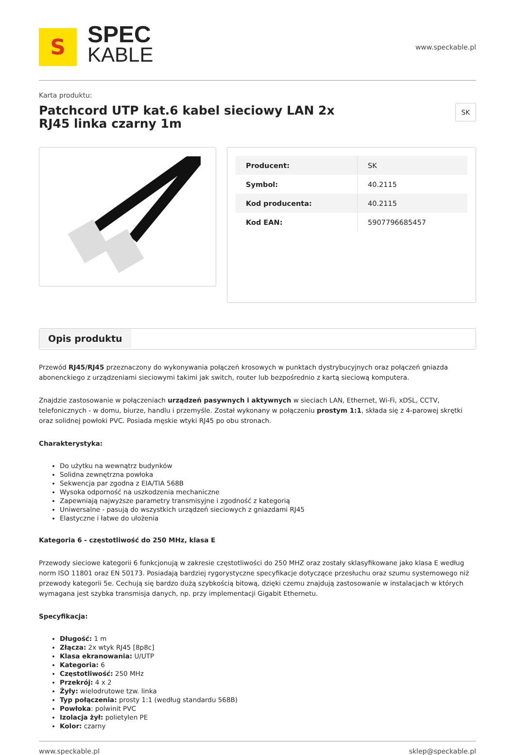S
SPEC
KABLE
www.speckable.pl
Karta produktu:
Patchcord UTP kat.6 kabel sieciowy LAN 2x RJ45 linka czarny 1m
SK
| Producent: | SK |
| Symbol: | 40.2115 |
| Kod producenta: | 40.2115 |
| Kod EAN: | 5907796685457 |
Opis produktu
Przewód RJ45/RJ45 przeznaczony do wykonywania połączeń krosowych w punktach dystrybucyjnych oraz połączeń gniazda abonenckiego z urządzeniami sieciowymi takimi jak switch, router lub bezpośrednio z kartą sieciową komputera.
Znajdzie zastosowanie w połączeniach urządzeń pasywnych i aktywnych w sieciach LAN, Ethernet, Wi-Fi, xDSL, CCTV, telefonicznych - w domu, biurze, handlu i przemyśle. Został wykonany w połączeniu prostym 1:1, składa się z 4-parowej skrętki oraz solidnej powłoki PVC. Posiada męskie wtyki RJ45 po obu stronach.
Charakterystyka:
Do użytku na wewnątrz budynków
Solidna zewnętrzna powłoka
Sekwencja par zgodna z EIA/TIA 568B
Wysoka odporność na uszkodzenia mechaniczne
Zapewniają najwyższe parametry transmisyjne i zgodność z kategorią
Uniwersalne - pasują do wszystkich urządzeń sieciowych z gniazdami RJ45
Elastyczne i łatwe do ułożenia
Kategoria 6 - częstotliwość do 250 MHz, klasa E
Przewody sieciowe kategorii 6 funkcjonują w zakresie częstotliwości do 250 MHZ oraz zostały sklasyfikowane jako klasa E według norm ISO 11801 oraz EN 50173. Posiadają bardziej rygorystyczne specyfikacje dotyczące przesłuchu oraz szumu systemowego niż przewody kategorii 5e. Cechują się bardzo dużą szybkością bitową, dzięki czemu znajdują zastosowanie w instalacjach w których wymagana jest szybka transmisja danych, np. przy implementacji Gigabit Ethernetu.
Specyfikacja:
Długość: 1 m
Złącza: 2x wtyk RJ45 [8p8c]
Klasa ekranowania: U/UTP
Kategoria: 6
Częstotliwość: 250 MHz
Przekrój: 4 x 2
Żyły: wielodrutowe tzw. linka
Typ połączenia: prosty 1:1 (według standardu 568B)
Powłoka: polwinit PVC
Izolacja żył: polietylen PE
Kolor: czarny
www.speckable.pl sklep@speckable.pl